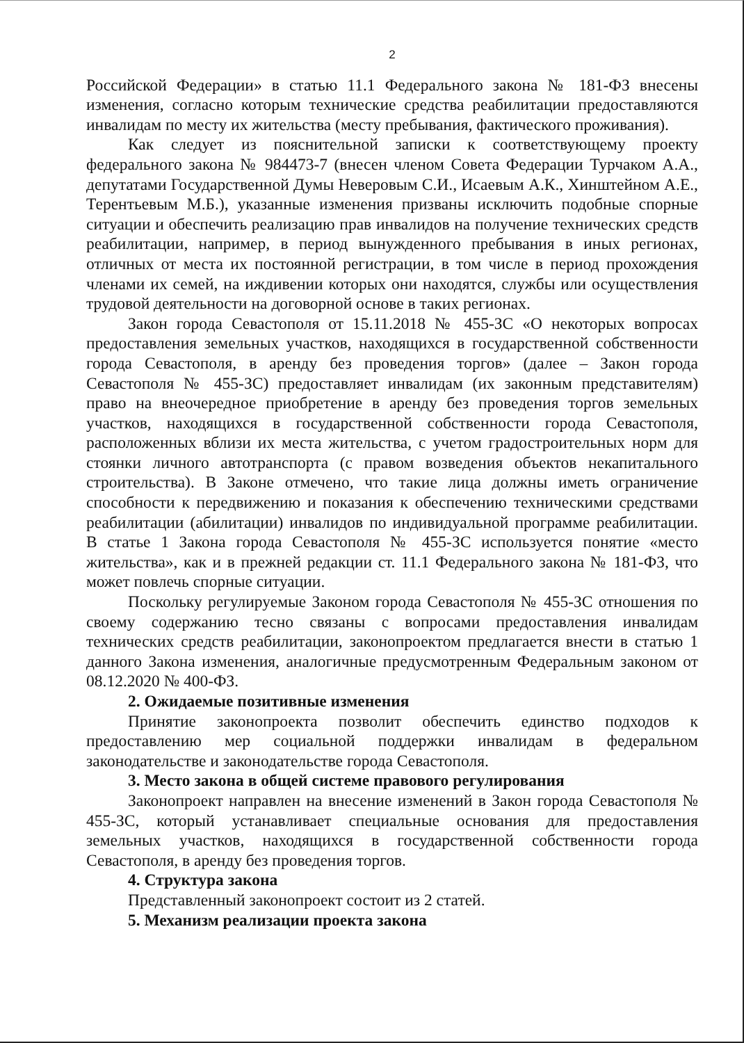2
Российской Федерации» в статью 11.1 Федерального закона № 181-ФЗ внесены изменения, согласно которым технические средства реабилитации предоставляются инвалидам по месту их жительства (месту пребывания, фактического проживания).
Как следует из пояснительной записки к соответствующему проекту федерального закона № 984473-7 (внесен членом Совета Федерации Турчаком А.А., депутатами Государственной Думы Неверовым С.И., Исаевым А.К., Хинштейном А.Е., Терентьевым М.Б.), указанные изменения призваны исключить подобные спорные ситуации и обеспечить реализацию прав инвалидов на получение технических средств реабилитации, например, в период вынужденного пребывания в иных регионах, отличных от места их постоянной регистрации, в том числе в период прохождения членами их семей, на иждивении которых они находятся, службы или осуществления трудовой деятельности на договорной основе в таких регионах.
Закон города Севастополя от 15.11.2018 № 455-ЗС «О некоторых вопросах предоставления земельных участков, находящихся в государственной собственности города Севастополя, в аренду без проведения торгов» (далее – Закон города Севастополя № 455-ЗС) предоставляет инвалидам (их законным представителям) право на внеочередное приобретение в аренду без проведения торгов земельных участков, находящихся в государственной собственности города Севастополя, расположенных вблизи их места жительства, с учетом градостроительных норм для стоянки личного автотранспорта (с правом возведения объектов некапитального строительства). В Законе отмечено, что такие лица должны иметь ограничение способности к передвижению и показания к обеспечению техническими средствами реабилитации (абилитации) инвалидов по индивидуальной программе реабилитации. В статье 1 Закона города Севастополя № 455-ЗС используется понятие «место жительства», как и в прежней редакции ст. 11.1 Федерального закона № 181-ФЗ, что может повлечь спорные ситуации.
Поскольку регулируемые Законом города Севастополя № 455-ЗС отношения по своему содержанию тесно связаны с вопросами предоставления инвалидам технических средств реабилитации, законопроектом предлагается внести в статью 1 данного Закона изменения, аналогичные предусмотренным Федеральным законом от 08.12.2020 № 400-ФЗ.
2. Ожидаемые позитивные изменения
Принятие законопроекта позволит обеспечить единство подходов к предоставлению мер социальной поддержки инвалидам в федеральном законодательстве и законодательстве города Севастополя.
3. Место закона в общей системе правового регулирования
Законопроект направлен на внесение изменений в Закон города Севастополя № 455-ЗС, который устанавливает специальные основания для предоставления земельных участков, находящихся в государственной собственности города Севастополя, в аренду без проведения торгов.
4. Структура закона
Представленный законопроект состоит из 2 статей.
5. Механизм реализации проекта закона